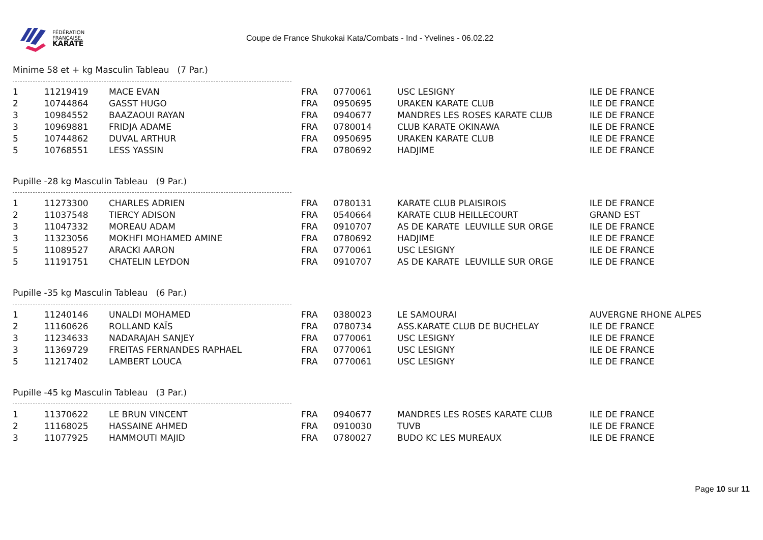FÉDÉRATION
FRANÇAISE
KARATÉ
Coupe de France Shukokai Kata/Combats - Ind - Yvelines - 06.02.22
Minime 58 et + kg Masculin Tableau (7 Par.)
| 1 | 11219419 | MACE EVAN | FRA | 0770061 | USC LESIGNY | ILE DE FRANCE |
| 2 | 10744864 | GASST HUGO | FRA | 0950695 | URAKEN KARATE CLUB | ILE DE FRANCE |
| 3 | 10984552 | BAAZAOUI RAYAN | FRA | 0940677 | MANDRES LES ROSES KARATE CLUB | ILE DE FRANCE |
| 3 | 10969881 | FRIDJA ADAME | FRA | 0780014 | CLUB KARATE OKINAWA | ILE DE FRANCE |
| 5 | 10744862 | DUVAL ARTHUR | FRA | 0950695 | URAKEN KARATE CLUB | ILE DE FRANCE |
| 5 | 10768551 | LESS YASSIN | FRA | 0780692 | HADJIME | ILE DE FRANCE |
Pupille -28 kg Masculin Tableau (9 Par.)
| 1 | 11273300 | CHARLES ADRIEN | FRA | 0780131 | KARATE CLUB PLAISIROIS | ILE DE FRANCE |
| 2 | 11037548 | TIERCY ADISON | FRA | 0540664 | KARATE CLUB HEILLECOURT | GRAND EST |
| 3 | 11047332 | MOREAU ADAM | FRA | 0910707 | AS DE KARATE LEUVILLE SUR ORGE | ILE DE FRANCE |
| 3 | 11323056 | MOKHFI MOHAMED AMINE | FRA | 0780692 | HADJIME | ILE DE FRANCE |
| 5 | 11089527 | ARACKI AARON | FRA | 0770061 | USC LESIGNY | ILE DE FRANCE |
| 5 | 11191751 | CHATELIN LEYDON | FRA | 0910707 | AS DE KARATE LEUVILLE SUR ORGE | ILE DE FRANCE |
Pupille -35 kg Masculin Tableau (6 Par.)
| 1 | 11240146 | UNALDI MOHAMED | FRA | 0380023 | LE SAMOURAI | AUVERGNE RHONE ALPES |
| 2 | 11160626 | ROLLAND KAÏS | FRA | 0780734 | ASS.KARATE CLUB DE BUCHELAY | ILE DE FRANCE |
| 3 | 11234633 | NADARAJAH SANJEY | FRA | 0770061 | USC LESIGNY | ILE DE FRANCE |
| 3 | 11369729 | FREITAS FERNANDES RAPHAEL | FRA | 0770061 | USC LESIGNY | ILE DE FRANCE |
| 5 | 11217402 | LAMBERT LOUCA | FRA | 0770061 | USC LESIGNY | ILE DE FRANCE |
Pupille -45 kg Masculin Tableau (3 Par.)
| 1 | 11370622 | LE BRUN VINCENT | FRA | 0940677 | MANDRES LES ROSES KARATE CLUB | ILE DE FRANCE |
| 2 | 11168025 | HASSAINE AHMED | FRA | 0910030 | TUVB | ILE DE FRANCE |
| 3 | 11077925 | HAMMOUTI MAJID | FRA | 0780027 | BUDO KC LES MUREAUX | ILE DE FRANCE |
Page 10 sur 11